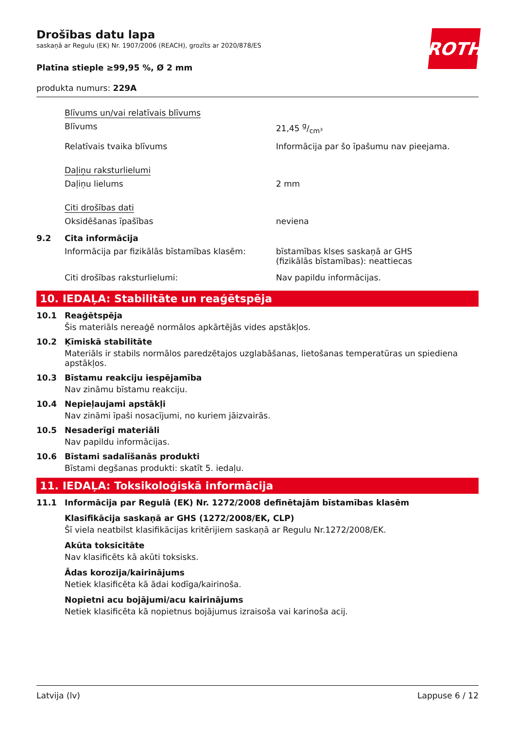ROTH
Drošības datu lapa
saskaņā ar Regulu (EK) Nr. 1907/2006 (REACH), grozīts ar 2020/878/ES
Platīna stieple ≥99,95 %, Ø 2 mm
produkta numurs: 229A
Blīvums un/vai relatīvais blīvums
Blīvums 21,45 g/cm³
Relatīvais tvaika blīvums Informācija par šo īpašumu nav pieejama.
Daļiņu raksturlielumi
Daļiņu lielums 2 mm
Citi drošības dati
Oksidēšanas īpašības neviena
9.2 Cita informācija
Informācija par fizikālās bīstamības klasēm:
bīstamības klses saskaņā ar GHS
(fizikālās bīstamības): neattiecas
Citi drošības raksturlielumi: Nav papildu informācijas.
10. IEDAĻA: Stabilitāte un reaģētspēja
10.1 Reaģētspēja
Šis materiāls nereaģē normālos apkārtējās vides apstākļos.
10.2 Ķīmiskā stabilitāte
Materiāls ir stabils normālos paredzētajos uzglabāšanas, lietošanas temperatūras un spiediena apstākļos.
10.3 Bīstamu reakciju iespējamība
Nav zināmu bīstamu reakciju.
10.4 Nepieļaujami apstākļi
Nav zināmi īpaši nosacījumi, no kuriem jāizvairās.
10.5 Nesaderīgi materiāli
Nav papildu informācijas.
10.6 Bīstami sadalīšanās produkti
Bīstami degšanas produkti: skatīt 5. iedaļu.
11. IEDAĻA: Toksikoloģiskā informācija
11.1 Informācija par Regulā (EK) Nr. 1272/2008 definētajām bīstamības klasēm
Klasifikācija saskaņā ar GHS (1272/2008/EK, CLP)
Šī viela neatbilst klasifikācijas kritērijiem saskaņā ar Regulu Nr.1272/2008/EK.
Akūta toksicitāte
Nav klasificēts kā akūti toksisks.
Ādas korozija/kairinājums
Netiek klasificēta kā ādai kodīga/kairinoša.
Nopietni acu bojājumi/acu kairinājums
Netiek klasificēta kā nopietnus bojājumus izraisoša vai karinoša acij.
Latvija (lv) Lappuse 6 / 12